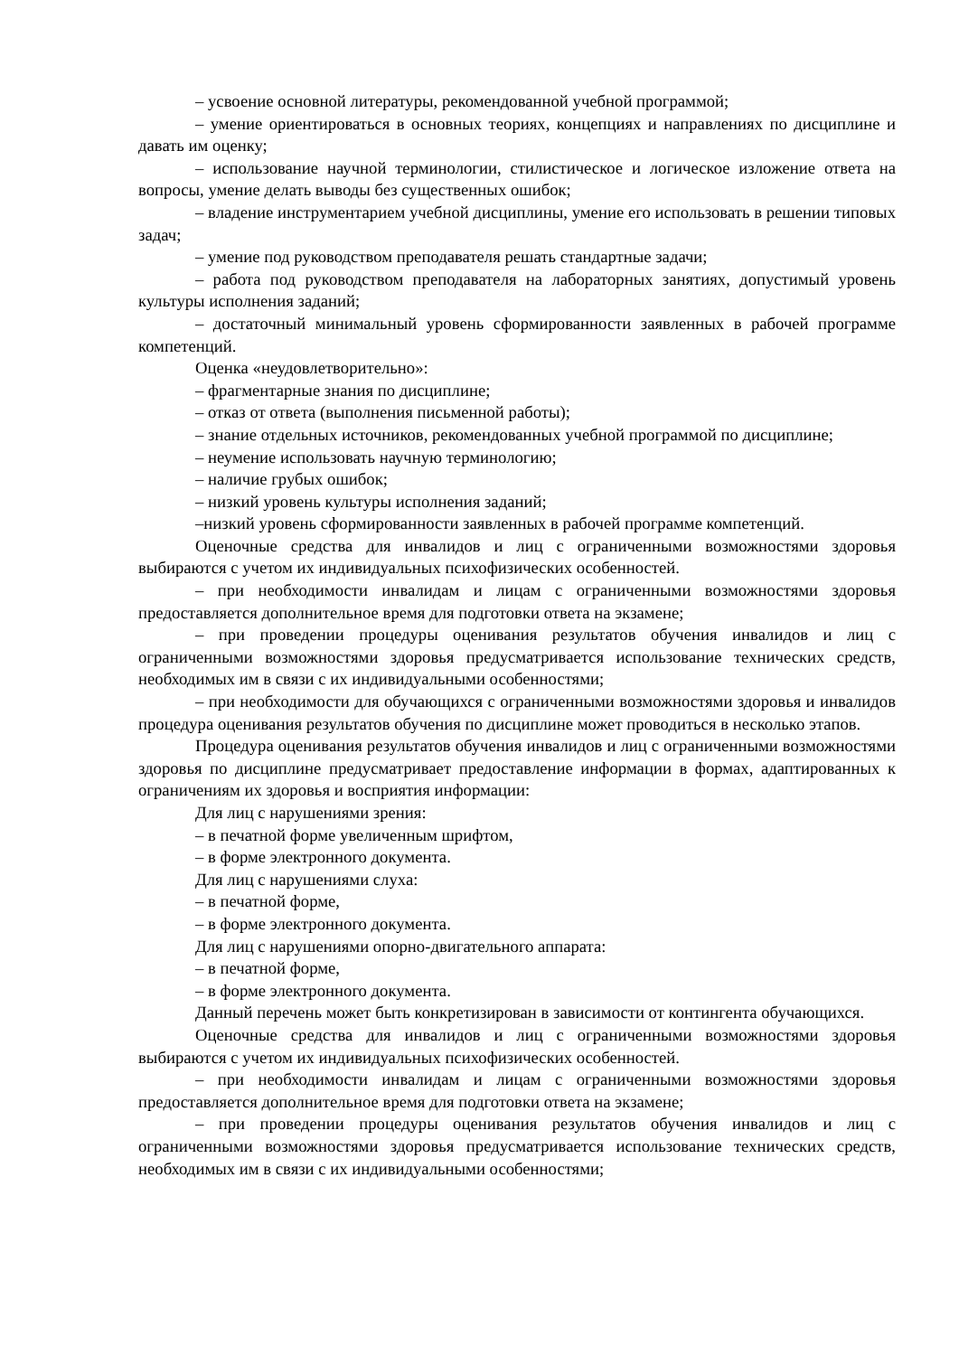– усвоение основной литературы, рекомендованной учебной программой;
– умение ориентироваться в основных теориях, концепциях и направлениях по дисциплине и давать им оценку;
– использование научной терминологии, стилистическое и логическое изложение ответа на вопросы, умение делать выводы без существенных ошибок;
– владение инструментарием учебной дисциплины, умение его использовать в решении типовых задач;
– умение под руководством преподавателя решать стандартные задачи;
– работа под руководством преподавателя на лабораторных занятиях, допустимый уровень культуры исполнения заданий;
– достаточный минимальный уровень сформированности заявленных в рабочей программе компетенций.
Оценка «неудовлетворительно»:
– фрагментарные знания по дисциплине;
– отказ от ответа (выполнения письменной работы);
– знание отдельных источников, рекомендованных учебной программой по дисциплине;
– неумение использовать научную терминологию;
– наличие грубых ошибок;
– низкий уровень культуры исполнения заданий;
–низкий уровень сформированности заявленных в рабочей программе компетенций.
Оценочные средства для инвалидов и лиц с ограниченными возможностями здоровья выбираются с учетом их индивидуальных психофизических особенностей.
– при необходимости инвалидам и лицам с ограниченными возможностями здоровья предоставляется дополнительное время для подготовки ответа на экзамене;
– при проведении процедуры оценивания результатов обучения инвалидов и лиц с ограниченными возможностями здоровья предусматривается использование технических средств, необходимых им в связи с их индивидуальными особенностями;
– при необходимости для обучающихся с ограниченными возможностями здоровья и инвалидов процедура оценивания результатов обучения по дисциплине может проводиться в несколько этапов.
Процедура оценивания результатов обучения инвалидов и лиц с ограниченными возможностями здоровья по дисциплине предусматривает предоставление информации в формах, адаптированных к ограничениям их здоровья и восприятия информации:
Для лиц с нарушениями зрения:
– в печатной форме увеличенным шрифтом,
– в форме электронного документа.
Для лиц с нарушениями слуха:
– в печатной форме,
– в форме электронного документа.
Для лиц с нарушениями опорно-двигательного аппарата:
– в печатной форме,
– в форме электронного документа.
Данный перечень может быть конкретизирован в зависимости от контингента обучающихся.
Оценочные средства для инвалидов и лиц с ограниченными возможностями здоровья выбираются с учетом их индивидуальных психофизических особенностей.
– при необходимости инвалидам и лицам с ограниченными возможностями здоровья предоставляется дополнительное время для подготовки ответа на экзамене;
– при проведении процедуры оценивания результатов обучения инвалидов и лиц с ограниченными возможностями здоровья предусматривается использование технических средств, необходимых им в связи с их индивидуальными особенностями;